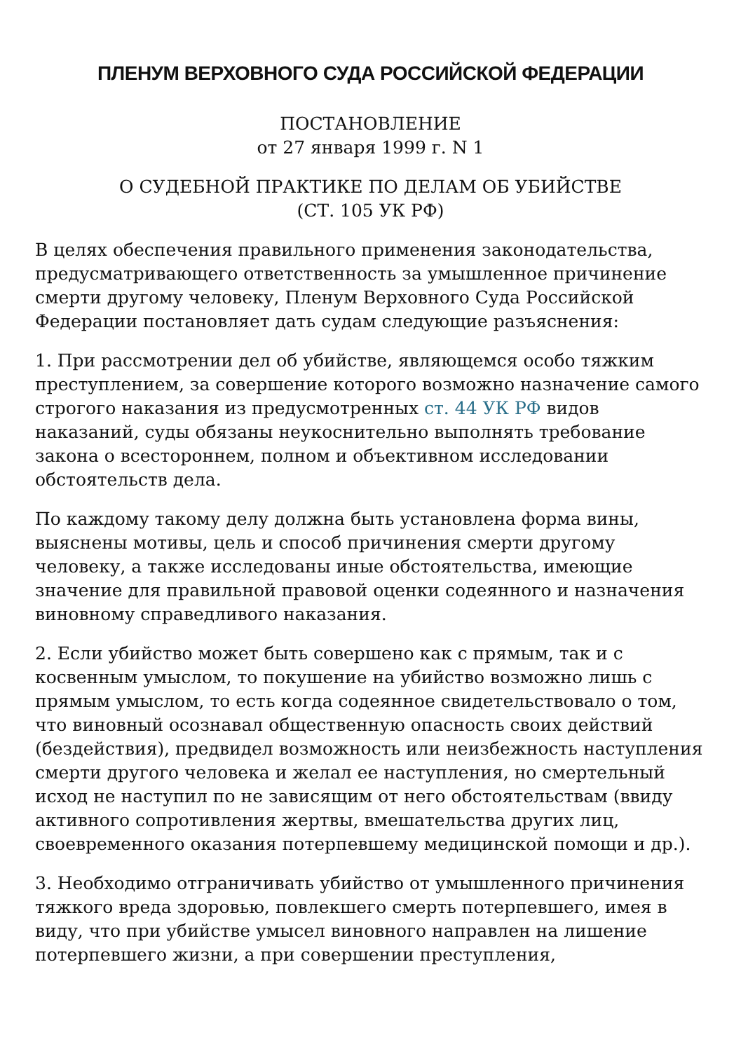ПЛЕНУМ ВЕРХОВНОГО СУДА РОССИЙСКОЙ ФЕДЕРАЦИИ
ПОСТАНОВЛЕНИЕ
от 27 января 1999 г. N 1
О СУДЕБНОЙ ПРАКТИКЕ ПО ДЕЛАМ ОБ УБИЙСТВЕ
(СТ. 105 УК РФ)
В целях обеспечения правильного применения законодательства, предусматривающего ответственность за умышленное причинение смерти другому человеку, Пленум Верховного Суда Российской Федерации постановляет дать судам следующие разъяснения:
1. При рассмотрении дел об убийстве, являющемся особо тяжким преступлением, за совершение которого возможно назначение самого строгого наказания из предусмотренных ст. 44 УК РФ видов наказаний, суды обязаны неукоснительно выполнять требование закона о всестороннем, полном и объективном исследовании обстоятельств дела.
По каждому такому делу должна быть установлена форма вины, выяснены мотивы, цель и способ причинения смерти другому человеку, а также исследованы иные обстоятельства, имеющие значение для правильной правовой оценки содеянного и назначения виновному справедливого наказания.
2. Если убийство может быть совершено как с прямым, так и с косвенным умыслом, то покушение на убийство возможно лишь с прямым умыслом, то есть когда содеянное свидетельствовало о том, что виновный осознавал общественную опасность своих действий (бездействия), предвидел возможность или неизбежность наступления смерти другого человека и желал ее наступления, но смертельный исход не наступил по не зависящим от него обстоятельствам (ввиду активного сопротивления жертвы, вмешательства других лиц, своевременного оказания потерпевшему медицинской помощи и др.).
3. Необходимо отграничивать убийство от умышленного причинения тяжкого вреда здоровью, повлекшего смерть потерпевшего, имея в виду, что при убийстве умысел виновного направлен на лишение потерпевшего жизни, а при совершении преступления,